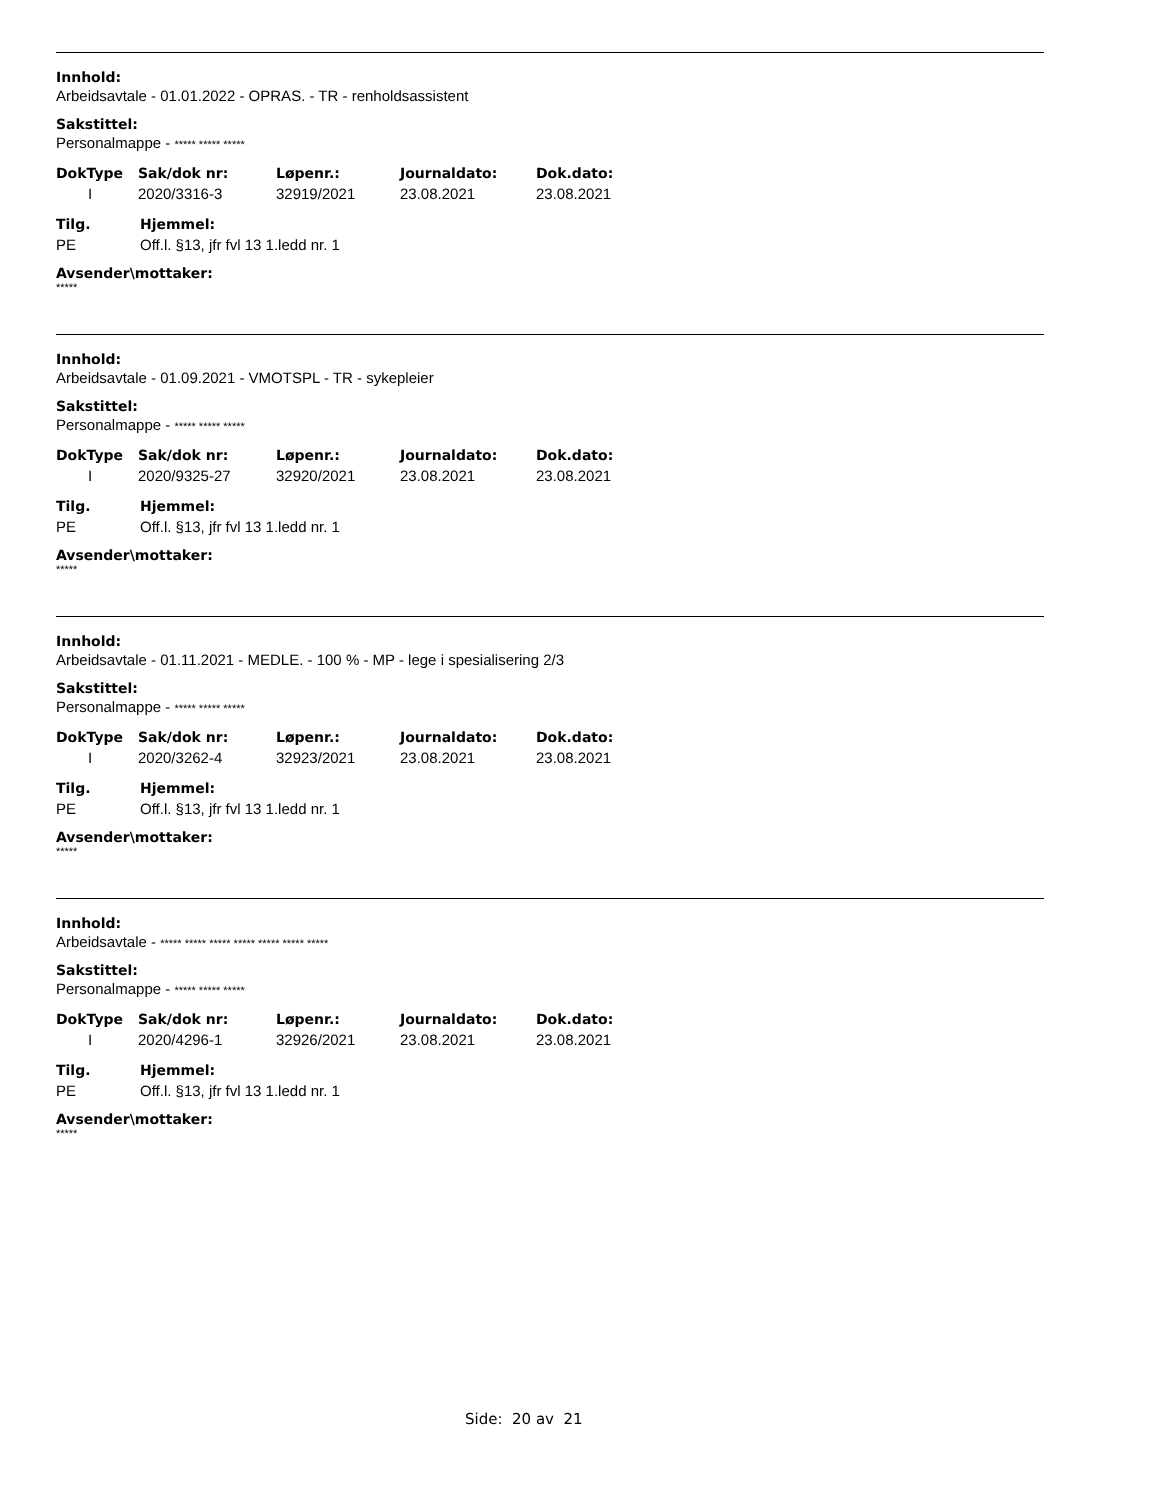Innhold:
Arbeidsavtale - 01.01.2022 - OPRAS. - TR - renholdsassistent
Sakstittel:
Personalmappe - ***** ***** *****
| DokType | Sak/dok nr: | Løpenr.: | Journaldato: | Dok.dato: |
| --- | --- | --- | --- | --- |
| I | 2020/3316-3 | 32919/2021 | 23.08.2021 | 23.08.2021 |
| Tilg. | Hjemmel: |
| --- | --- |
| PE | Off.l. §13, jfr fvl 13 1.ledd nr. 1 |
Avsender\mottaker:
*****
Innhold:
Arbeidsavtale - 01.09.2021 - VMOTSPL - TR - sykepleier
Sakstittel:
Personalmappe - ***** ***** *****
| DokType | Sak/dok nr: | Løpenr.: | Journaldato: | Dok.dato: |
| --- | --- | --- | --- | --- |
| I | 2020/9325-27 | 32920/2021 | 23.08.2021 | 23.08.2021 |
| Tilg. | Hjemmel: |
| --- | --- |
| PE | Off.l. §13, jfr fvl 13 1.ledd nr. 1 |
Avsender\mottaker:
*****
Innhold:
Arbeidsavtale - 01.11.2021 - MEDLE. - 100 % - MP - lege i spesialisering 2/3
Sakstittel:
Personalmappe - ***** ***** *****
| DokType | Sak/dok nr: | Løpenr.: | Journaldato: | Dok.dato: |
| --- | --- | --- | --- | --- |
| I | 2020/3262-4 | 32923/2021 | 23.08.2021 | 23.08.2021 |
| Tilg. | Hjemmel: |
| --- | --- |
| PE | Off.l. §13, jfr fvl 13 1.ledd nr. 1 |
Avsender\mottaker:
*****
Innhold:
Arbeidsavtale - ***** ***** ***** ***** ***** ***** *****
Sakstittel:
Personalmappe - ***** ***** *****
| DokType | Sak/dok nr: | Løpenr.: | Journaldato: | Dok.dato: |
| --- | --- | --- | --- | --- |
| I | 2020/4296-1 | 32926/2021 | 23.08.2021 | 23.08.2021 |
| Tilg. | Hjemmel: |
| --- | --- |
| PE | Off.l. §13, jfr fvl 13 1.ledd nr. 1 |
Avsender\mottaker:
*****
Side: 20 av 21